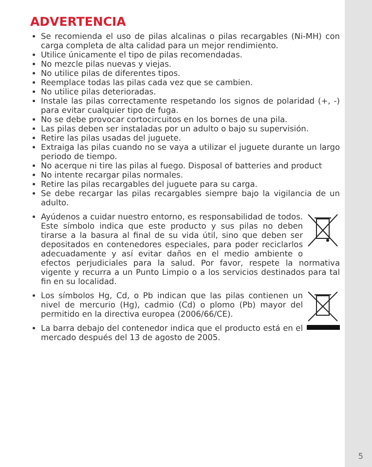ADVERTENCIA
Se recomienda el uso de pilas alcalinas o pilas recargables (Ni-MH) con carga completa de alta calidad para un mejor rendimiento.
Utilice únicamente el tipo de pilas recomendadas.
No mezcle pilas nuevas y viejas.
No utilice pilas de diferentes tipos.
Reemplace todas las pilas cada vez que se cambien.
No utilice pilas deterioradas.
Instale las pilas correctamente respetando los signos de polaridad (+, -) para evitar cualquier tipo de fuga.
No se debe provocar cortocircuitos en los bornes de una pila.
Las pilas deben ser instaladas por un adulto o bajo su supervisión.
Retire las pilas usadas del juguete.
Extraiga las pilas cuando no se vaya a utilizar el juguete durante un largo periodo de tiempo.
No acerque ni tire las pilas al fuego. Disposal of batteries and product
No intente recargar pilas normales.
Retire las pilas recargables del juguete para su carga.
Se debe recargar las pilas recargables siempre bajo la vigilancia de un adulto.
Ayúdenos a cuidar nuestro entorno, es responsabilidad de todos. Este símbolo indica que este producto y sus pilas no deben tirarse a la basura al final de su vida útil, sino que deben ser depositados en contenedores especiales, para poder reciclarlos adecuadamente y así evitar daños en el medio ambiente o efectos perjudiciales para la salud. Por favor, respete la normativa vigente y recurra a un Punto Limpio o a los servicios destinados para tal fin en su localidad.
Los símbolos Hg, Cd, o Pb indican que las pilas contienen un nivel de mercurio (Hg), cadmio (Cd) o plomo (Pb) mayor del permitido en la directiva europea (2006/66/CE).
La barra debajo del contenedor indica que el producto está en el mercado después del 13 de agosto de 2005.
5